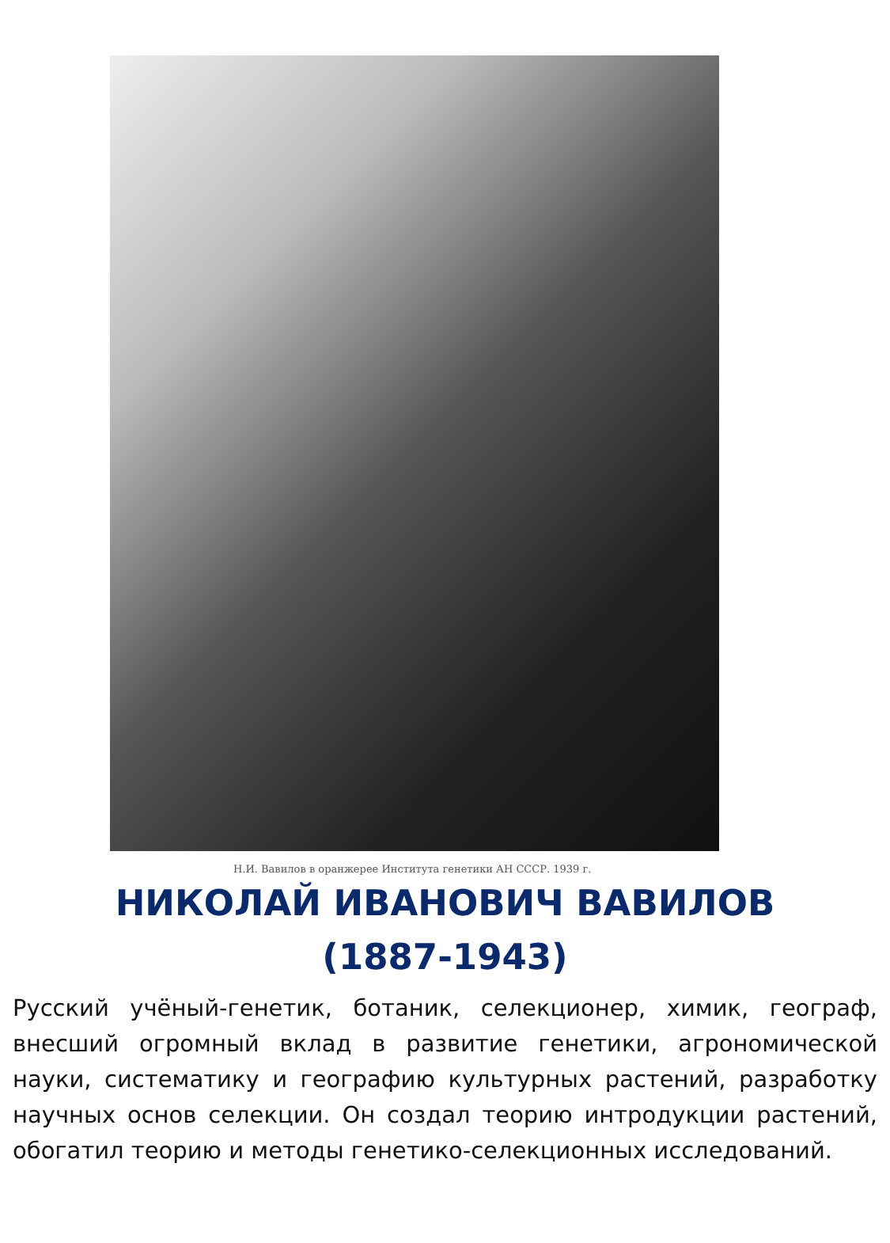Н.И. Вавилов в оранжерее Института генетики АН СССР. 1939 г.
НИКОЛАЙ ИВАНОВИЧ ВАВИЛОВ
(1887-1943)
Русский учёный-генетик, ботаник, селекционер, химик, географ, внесший огромный вклад в развитие генетики, агрономической науки, систематику и географию культурных растений, разработку научных основ селекции. Он создал теорию интродукции растений, обогатил теорию и методы генетико-селекционных исследований.